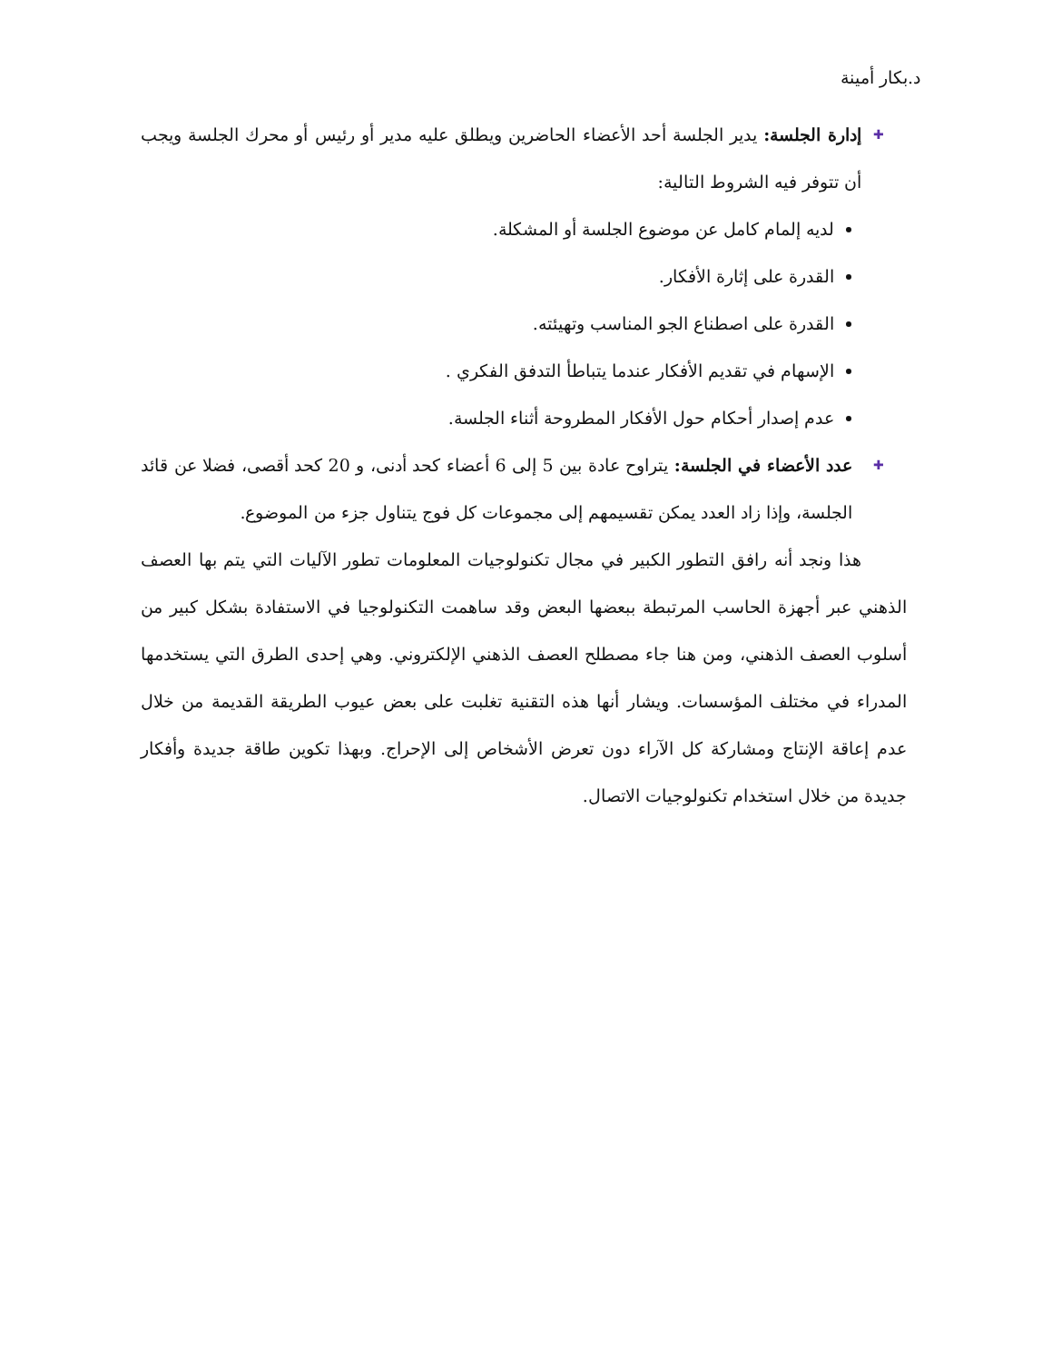د.بكار أمينة
✚ إدارة الجلسة: يدير الجلسة أحد الأعضاء الحاضرين ويطلق عليه مدير أو رئيس أو محرك الجلسة ويجب أن تتوفر فيه الشروط التالية:
لديه إلمام كامل عن موضوع الجلسة أو المشكلة.
القدرة على إثارة الأفكار.
القدرة على اصطناع الجو المناسب وتهيئته.
الإسهام في تقديم الأفكار عندما يتباطأ التدفق الفكري .
عدم إصدار أحكام حول الأفكار المطروحة أثناء الجلسة.
✚ عدد الأعضاء في الجلسة: يتراوح عادة بين 5 إلى 6 أعضاء كحد أدنى، و 20 كحد أقصى، فضلا عن قائد الجلسة، وإذا زاد العدد يمكن تقسيمهم إلى مجموعات كل فوج يتناول جزء من الموضوع.
هذا ونجد أنه رافق التطور الكبير في مجال تكنولوجيات المعلومات تطور الآليات التي يتم بها العصف الذهني عبر أجهزة الحاسب المرتبطة ببعضها البعض وقد ساهمت التكنولوجيا في الاستفادة بشكل كبير من أسلوب العصف الذهني، ومن هنا جاء مصطلح العصف الذهني الإلكتروني. وهي إحدى الطرق التي يستخدمها المدراء في مختلف المؤسسات. ويشار أنها هذه التقنية تغلبت على بعض عيوب الطريقة القديمة من خلال عدم إعاقة الإنتاج ومشاركة كل الآراء دون تعرض الأشخاص إلى الإحراج. وبهذا تكوين طاقة جديدة وأفكار جديدة من خلال استخدام تكنولوجيات الاتصال.